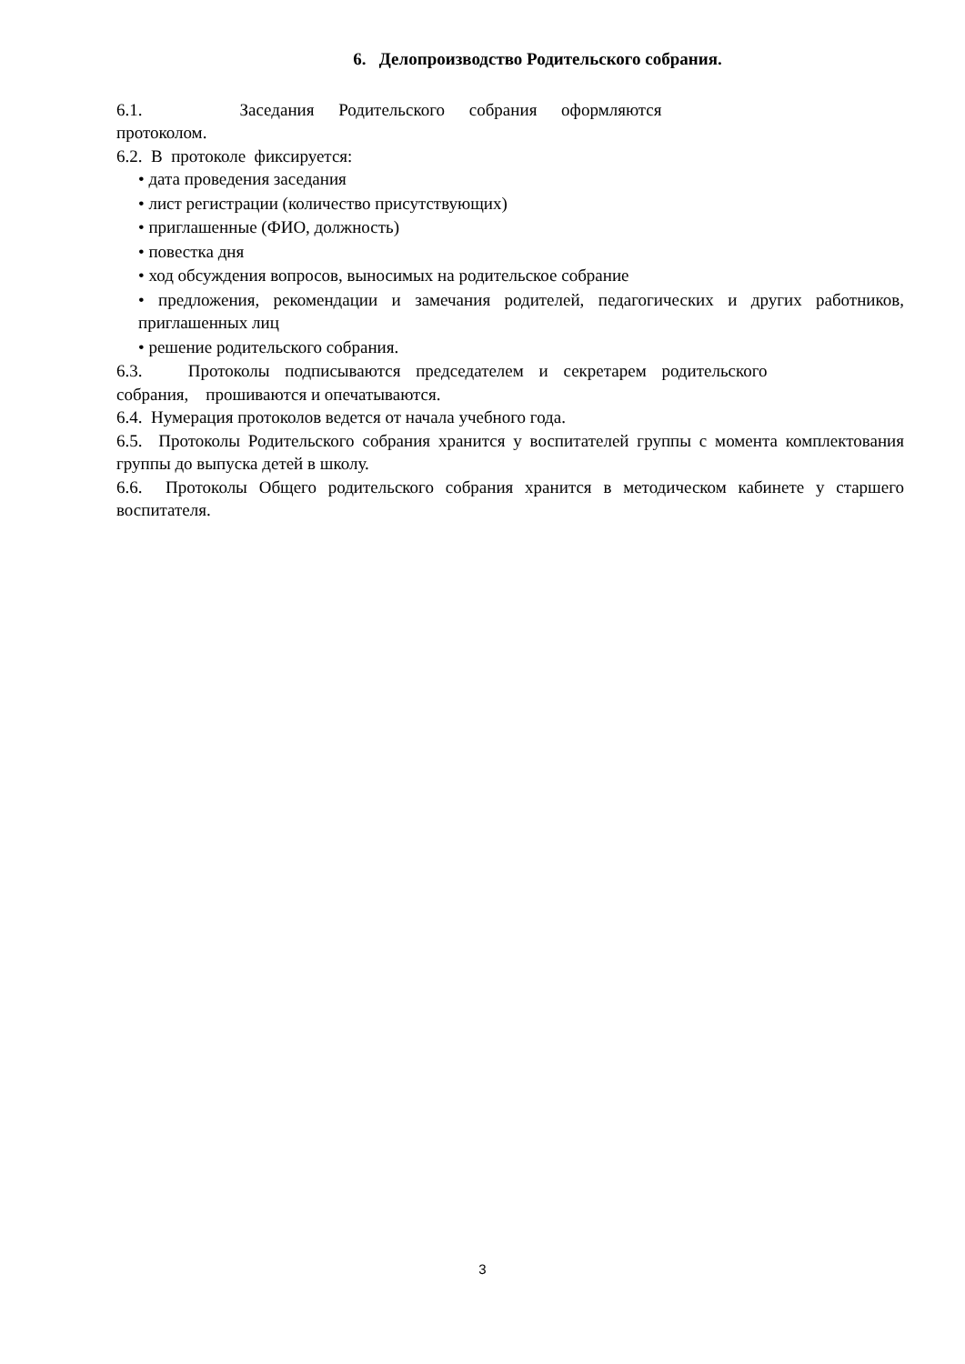6. Делопроизводство Родительского собрания.
6.1. Заседания Родительского собрания оформляются
протоколом.
6.2. В протоколе фиксируется:
• дата проведения заседания
• лист регистрации (количество присутствующих)
• приглашенные (ФИО, должность)
• повестка дня
• ход обсуждения вопросов, выносимых на родительское собрание
• предложения, рекомендации и замечания родителей, педагогических и других работников, приглашенных лиц
• решение родительского собрания.
6.3. Протоколы подписываются председателем и секретарем родительского
собрания, прошиваются и опечатываются.
6.4. Нумерация протоколов ведется от начала учебного года.
6.5. Протоколы Родительского собрания хранится у воспитателей группы с момента комплектования группы до выпуска детей в школу.
6.6. Протоколы Общего родительского собрания хранится в методическом кабинете у старшего воспитателя.
3